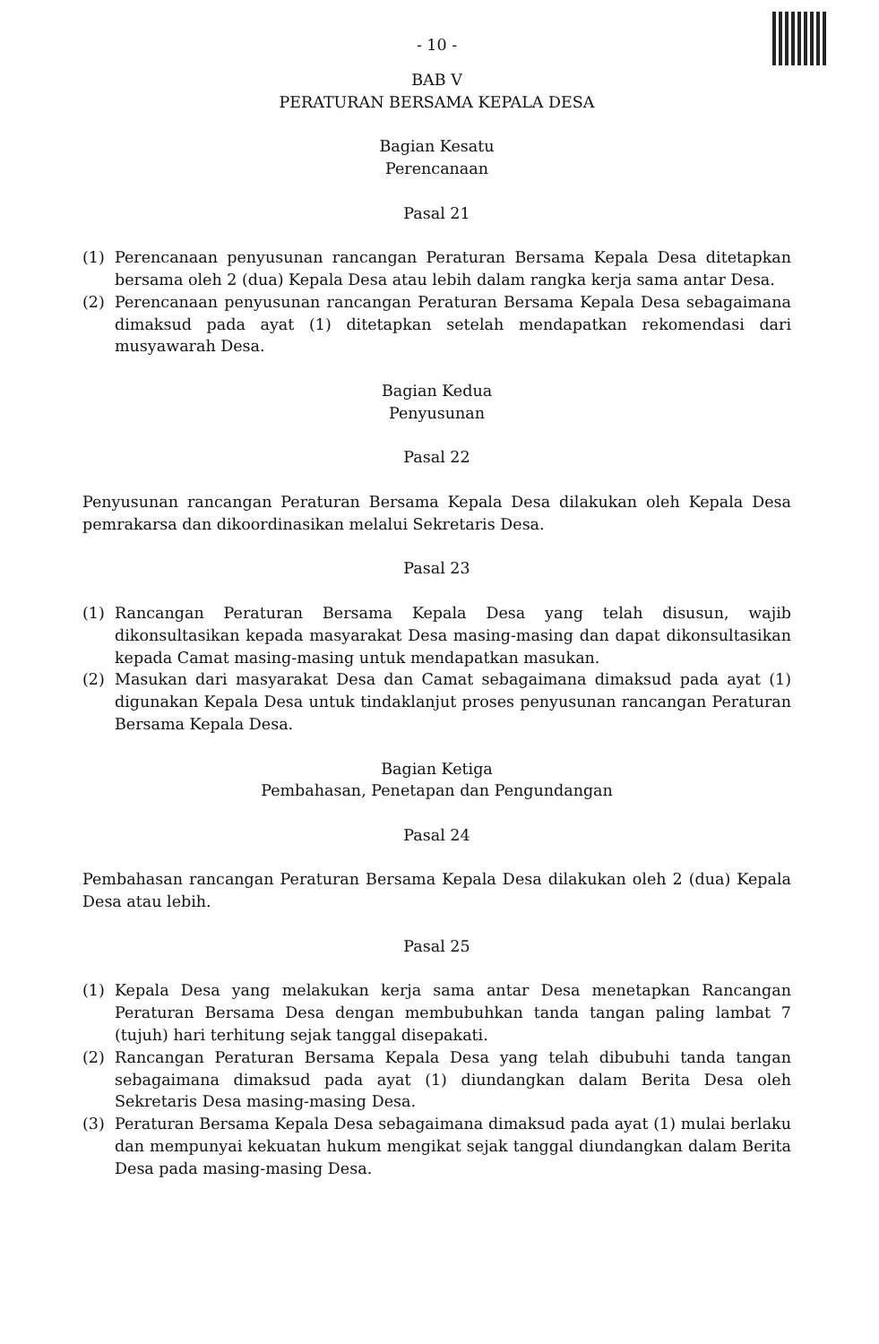- 10 -
BAB V
PERATURAN BERSAMA KEPALA DESA
Bagian Kesatu
Perencanaan
Pasal 21
(1) Perencanaan penyusunan rancangan Peraturan Bersama Kepala Desa ditetapkan bersama oleh 2 (dua) Kepala Desa atau lebih dalam rangka kerja sama antar Desa.
(2) Perencanaan penyusunan rancangan Peraturan Bersama Kepala Desa sebagaimana dimaksud pada ayat (1) ditetapkan setelah mendapatkan rekomendasi dari musyawarah Desa.
Bagian Kedua
Penyusunan
Pasal 22
Penyusunan rancangan Peraturan Bersama Kepala Desa dilakukan oleh Kepala Desa pemrakarsa dan dikoordinasikan melalui Sekretaris Desa.
Pasal 23
(1) Rancangan Peraturan Bersama Kepala Desa yang telah disusun, wajib dikonsultasikan kepada masyarakat Desa masing-masing dan dapat dikonsultasikan kepada Camat masing-masing untuk mendapatkan masukan.
(2) Masukan dari masyarakat Desa dan Camat sebagaimana dimaksud pada ayat (1) digunakan Kepala Desa untuk tindaklanjut proses penyusunan rancangan Peraturan Bersama Kepala Desa.
Bagian Ketiga
Pembahasan, Penetapan dan Pengundangan
Pasal 24
Pembahasan rancangan Peraturan Bersama Kepala Desa dilakukan oleh 2 (dua) Kepala Desa atau lebih.
Pasal 25
(1) Kepala Desa yang melakukan kerja sama antar Desa menetapkan Rancangan Peraturan Bersama Desa dengan membubuhkan tanda tangan paling lambat 7 (tujuh) hari terhitung sejak tanggal disepakati.
(2) Rancangan Peraturan Bersama Kepala Desa yang telah dibubuhi tanda tangan sebagaimana dimaksud pada ayat (1) diundangkan dalam Berita Desa oleh Sekretaris Desa masing-masing Desa.
(3) Peraturan Bersama Kepala Desa sebagaimana dimaksud pada ayat (1) mulai berlaku dan mempunyai kekuatan hukum mengikat sejak tanggal diundangkan dalam Berita Desa pada masing-masing Desa.